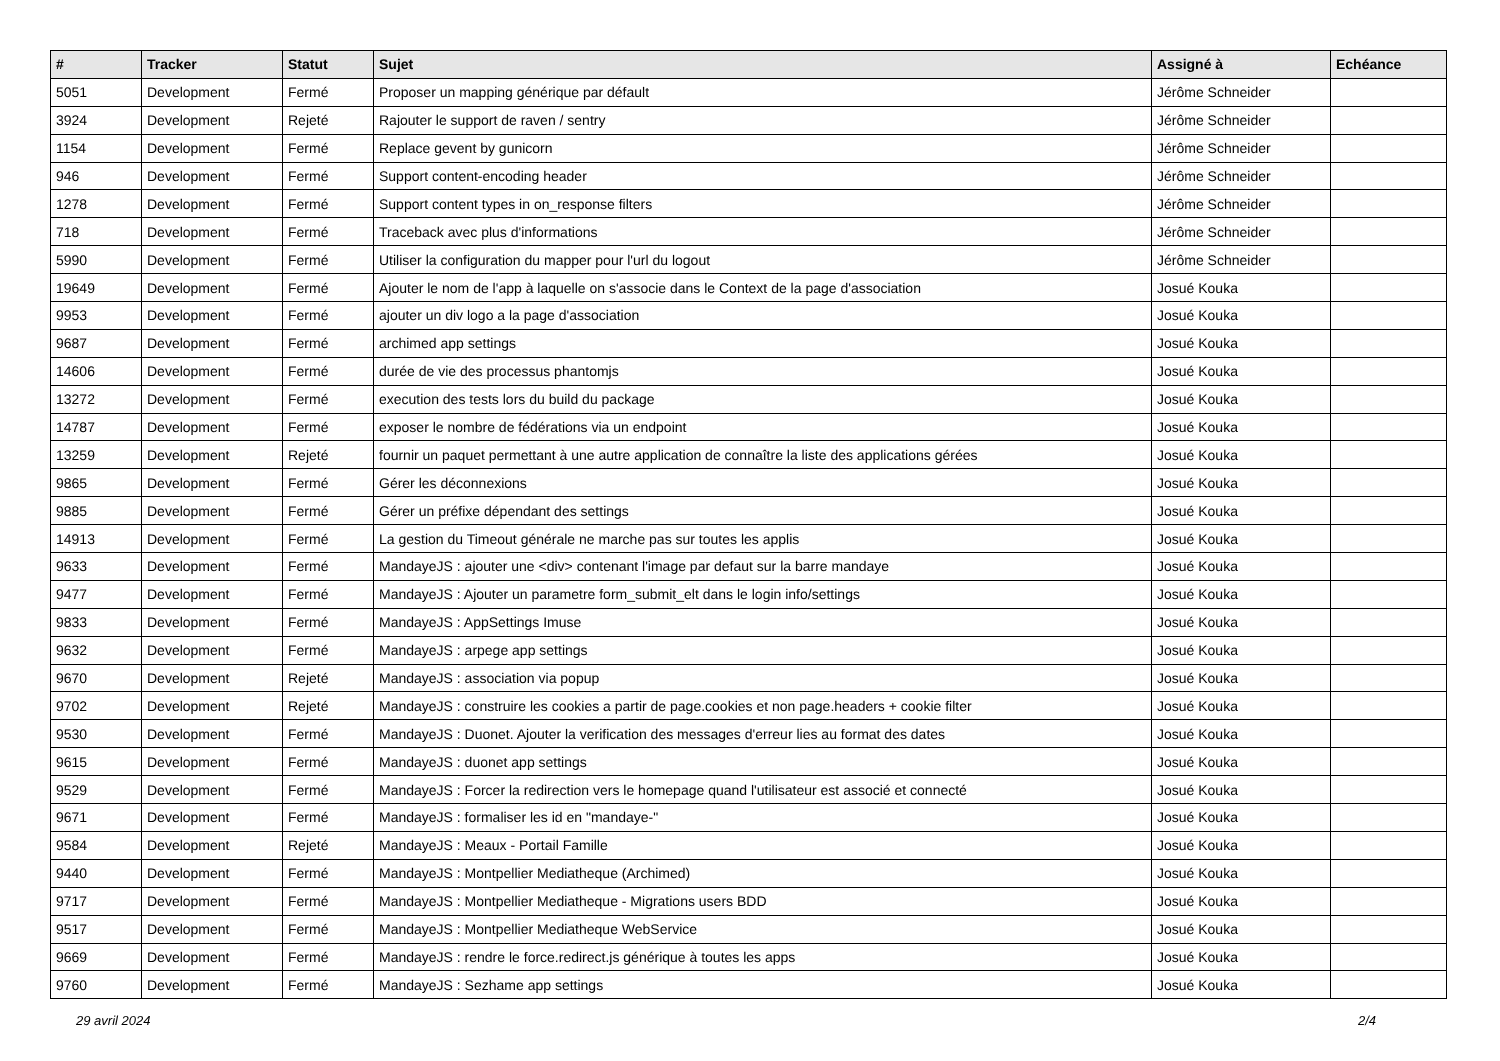| # | Tracker | Statut | Sujet | Assigné à | Echéance |
| --- | --- | --- | --- | --- | --- |
| 5051 | Development | Fermé | Proposer un mapping générique par défault | Jérôme Schneider | |
| 3924 | Development | Rejeté | Rajouter le support de raven / sentry | Jérôme Schneider | |
| 1154 | Development | Fermé | Replace gevent by gunicorn | Jérôme Schneider | |
| 946 | Development | Fermé | Support content-encoding header | Jérôme Schneider | |
| 1278 | Development | Fermé | Support content types in on_response filters | Jérôme Schneider | |
| 718 | Development | Fermé | Traceback avec plus d'informations | Jérôme Schneider | |
| 5990 | Development | Fermé | Utiliser la configuration du mapper pour l'url du logout | Jérôme Schneider | |
| 19649 | Development | Fermé | Ajouter le nom de l'app à laquelle on s'associe dans le Context de la page d'association | Josué Kouka | |
| 9953 | Development | Fermé | ajouter un div logo a la page d'association | Josué Kouka | |
| 9687 | Development | Fermé | archimed app settings | Josué Kouka | |
| 14606 | Development | Fermé | durée de vie des processus phantomjs | Josué Kouka | |
| 13272 | Development | Fermé | execution des tests lors du build du package | Josué Kouka | |
| 14787 | Development | Fermé | exposer le nombre de fédérations via un endpoint | Josué Kouka | |
| 13259 | Development | Rejeté | fournir un paquet permettant à une autre application de connaître la liste des applications gérées | Josué Kouka | |
| 9865 | Development | Fermé | Gérer les déconnexions | Josué Kouka | |
| 9885 | Development | Fermé | Gérer un préfixe dépendant des settings | Josué Kouka | |
| 14913 | Development | Fermé | La gestion du Timeout générale ne marche pas sur toutes les applis | Josué Kouka | |
| 9633 | Development | Fermé | MandayeJS : ajouter une <div> contenant l'image par defaut sur la barre mandaye | Josué Kouka | |
| 9477 | Development | Fermé | MandayeJS : Ajouter un parametre form_submit_elt dans le login info/settings | Josué Kouka | |
| 9833 | Development | Fermé | MandayeJS : AppSettings Imuse | Josué Kouka | |
| 9632 | Development | Fermé | MandayeJS : arpege app settings | Josué Kouka | |
| 9670 | Development | Rejeté | MandayeJS : association via popup | Josué Kouka | |
| 9702 | Development | Rejeté | MandayeJS : construire les cookies a partir de page.cookies et non page.headers + cookie filter | Josué Kouka | |
| 9530 | Development | Fermé | MandayeJS : Duonet. Ajouter la verification des messages d'erreur lies au format des dates | Josué Kouka | |
| 9615 | Development | Fermé | MandayeJS : duonet app settings | Josué Kouka | |
| 9529 | Development | Fermé | MandayeJS : Forcer la redirection vers le homepage quand l'utilisateur est associé et connecté | Josué Kouka | |
| 9671 | Development | Fermé | MandayeJS : formaliser les id en "mandaye-" | Josué Kouka | |
| 9584 | Development | Rejeté | MandayeJS : Meaux - Portail Famille | Josué Kouka | |
| 9440 | Development | Fermé | MandayeJS : Montpellier Mediatheque (Archimed) | Josué Kouka | |
| 9717 | Development | Fermé | MandayeJS : Montpellier Mediatheque - Migrations users BDD | Josué Kouka | |
| 9517 | Development | Fermé | MandayeJS : Montpellier Mediatheque WebService | Josué Kouka | |
| 9669 | Development | Fermé | MandayeJS : rendre le force.redirect.js générique à toutes les apps | Josué Kouka | |
| 9760 | Development | Fermé | MandayeJS : Sezhame app settings | Josué Kouka | |
29 avril 2024 2/4